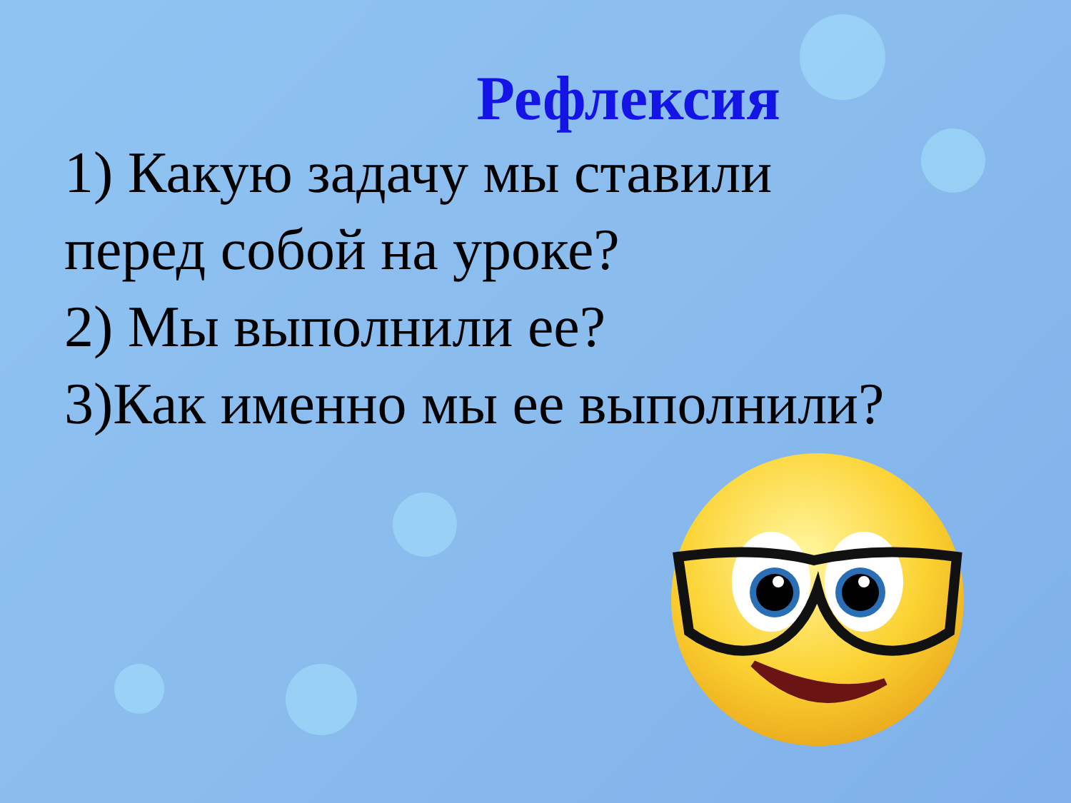Рефлексия
1) Какую задачу мы ставили
перед собой на уроке?
2) Мы выполнили ее?
3)Как именно мы ее выполнили?